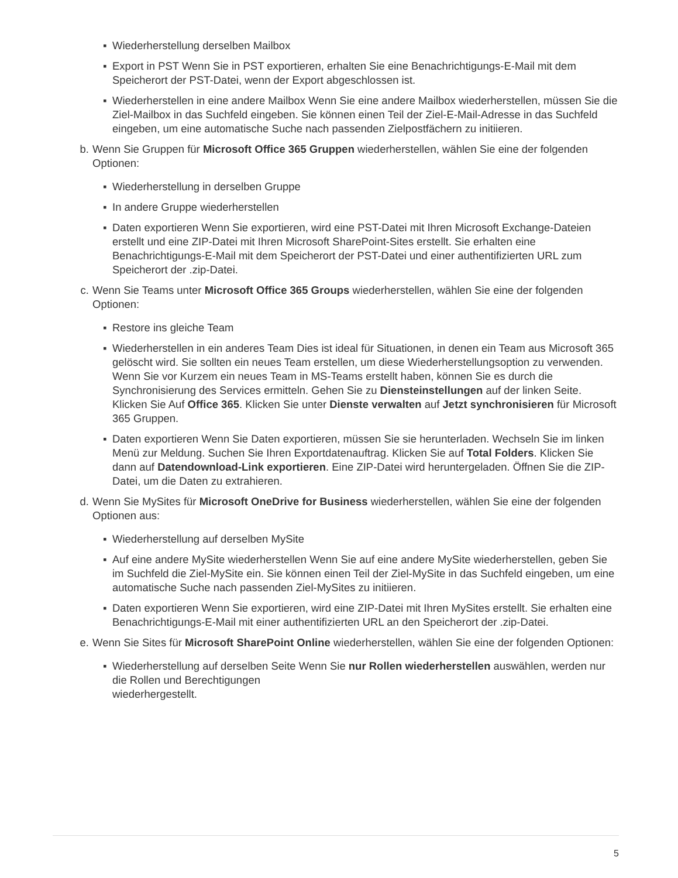▪ Wiederherstellung derselben Mailbox
▪ Export in PST Wenn Sie in PST exportieren, erhalten Sie eine Benachrichtigungs-E-Mail mit dem Speicherort der PST-Datei, wenn der Export abgeschlossen ist.
▪ Wiederherstellen in eine andere Mailbox Wenn Sie eine andere Mailbox wiederherstellen, müssen Sie die Ziel-Mailbox in das Suchfeld eingeben. Sie können einen Teil der Ziel-E-Mail-Adresse in das Suchfeld eingeben, um eine automatische Suche nach passenden Zielpostfächern zu initiieren.
b. Wenn Sie Gruppen für Microsoft Office 365 Gruppen wiederherstellen, wählen Sie eine der folgenden Optionen:
▪ Wiederherstellung in derselben Gruppe
▪ In andere Gruppe wiederherstellen
▪ Daten exportieren Wenn Sie exportieren, wird eine PST-Datei mit Ihren Microsoft Exchange-Dateien erstellt und eine ZIP-Datei mit Ihren Microsoft SharePoint-Sites erstellt. Sie erhalten eine Benachrichtigungs-E-Mail mit dem Speicherort der PST-Datei und einer authentifizierten URL zum Speicherort der .zip-Datei.
c. Wenn Sie Teams unter Microsoft Office 365 Groups wiederherstellen, wählen Sie eine der folgenden Optionen:
▪ Restore ins gleiche Team
▪ Wiederherstellen in ein anderes Team Dies ist ideal für Situationen, in denen ein Team aus Microsoft 365 gelöscht wird. Sie sollten ein neues Team erstellen, um diese Wiederherstellungsoption zu verwenden. Wenn Sie vor Kurzem ein neues Team in MS-Teams erstellt haben, können Sie es durch die Synchronisierung des Services ermitteln. Gehen Sie zu Diensteinstellungen auf der linken Seite. Klicken Sie Auf Office 365. Klicken Sie unter Dienste verwalten auf Jetzt synchronisieren für Microsoft 365 Gruppen.
▪ Daten exportieren Wenn Sie Daten exportieren, müssen Sie sie herunterladen. Wechseln Sie im linken Menü zur Meldung. Suchen Sie Ihren Exportdatenauftrag. Klicken Sie auf Total Folders. Klicken Sie dann auf Datendownload-Link exportieren. Eine ZIP-Datei wird heruntergeladen. Öffnen Sie die ZIP-Datei, um die Daten zu extrahieren.
d. Wenn Sie MySites für Microsoft OneDrive for Business wiederherstellen, wählen Sie eine der folgenden Optionen aus:
▪ Wiederherstellung auf derselben MySite
▪ Auf eine andere MySite wiederherstellen Wenn Sie auf eine andere MySite wiederherstellen, geben Sie im Suchfeld die Ziel-MySite ein. Sie können einen Teil der Ziel-MySite in das Suchfeld eingeben, um eine automatische Suche nach passenden Ziel-MySites zu initiieren.
▪ Daten exportieren Wenn Sie exportieren, wird eine ZIP-Datei mit Ihren MySites erstellt. Sie erhalten eine Benachrichtigungs-E-Mail mit einer authentifizierten URL an den Speicherort der .zip-Datei.
e. Wenn Sie Sites für Microsoft SharePoint Online wiederherstellen, wählen Sie eine der folgenden Optionen:
▪ Wiederherstellung auf derselben Seite Wenn Sie nur Rollen wiederherstellen auswählen, werden nur die Rollen und Berechtigungen
wiederhergestellt.
5